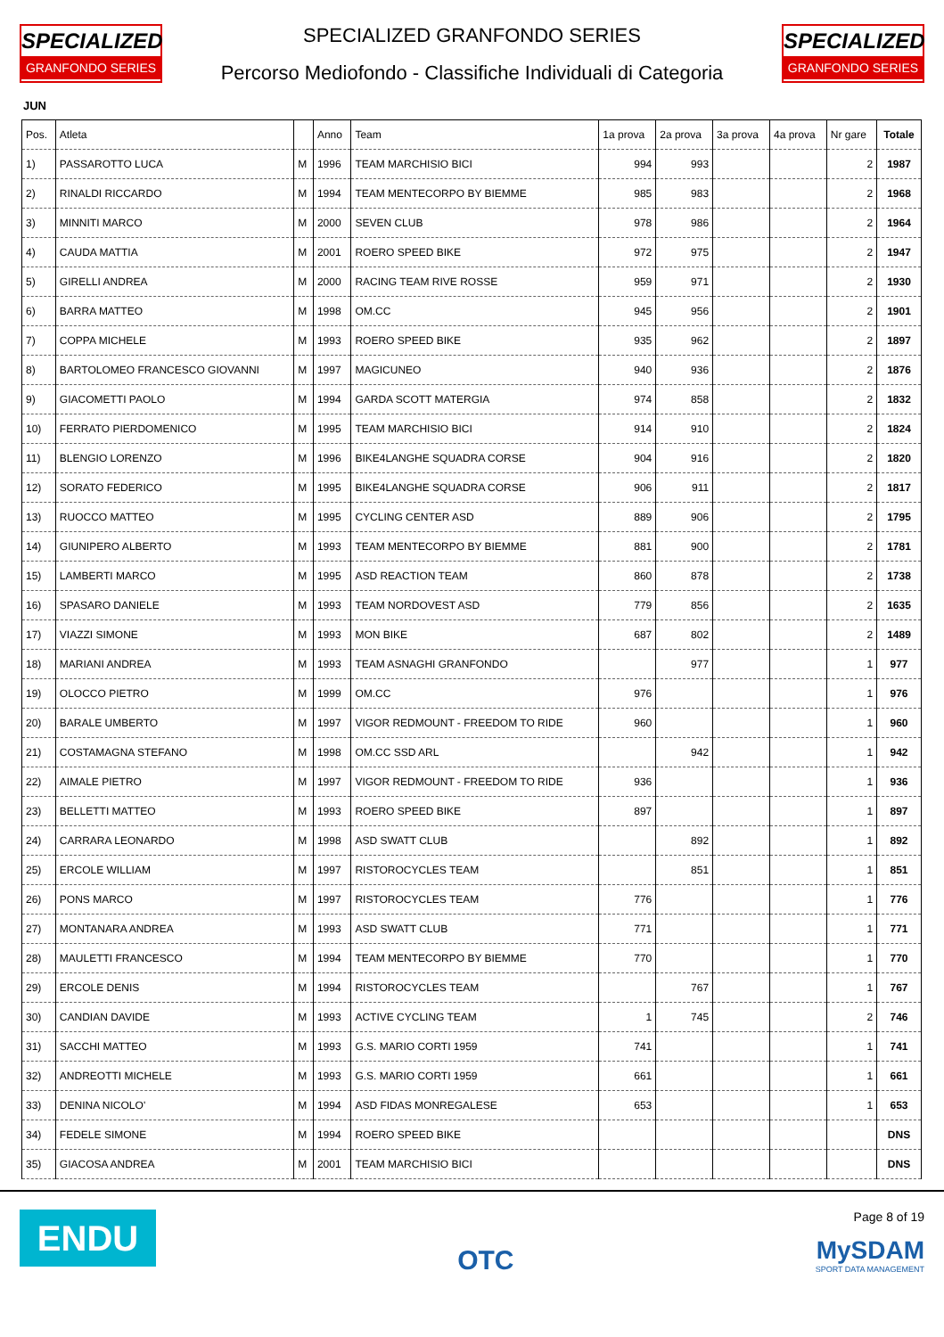SPECIALIZED
GRANFONDO SERIES
SPECIALIZED GRANFONDO SERIES
Percorso Mediofondo - Classifiche Individuali di Categoria
SPECIALIZED
GRANFONDO SERIES
JUN
| Pos. | Atleta | | Anno | Team | 1a prova | 2a prova | 3a prova | 4a prova | Nr gare | Totale |
| --- | --- | --- | --- | --- | --- | --- | --- | --- | --- | --- |
| 1) | PASSAROTTO LUCA | M | 1996 | TEAM MARCHISIO BICI | 994 | 993 | | | 2 | 1987 |
| 2) | RINALDI RICCARDO | M | 1994 | TEAM MENTECORPO BY BIEMME | 985 | 983 | | | 2 | 1968 |
| 3) | MINNITI MARCO | M | 2000 | SEVEN CLUB | 978 | 986 | | | 2 | 1964 |
| 4) | CAUDA MATTIA | M | 2001 | ROERO SPEED BIKE | 972 | 975 | | | 2 | 1947 |
| 5) | GIRELLI ANDREA | M | 2000 | RACING TEAM RIVE ROSSE | 959 | 971 | | | 2 | 1930 |
| 6) | BARRA MATTEO | M | 1998 | OM.CC | 945 | 956 | | | 2 | 1901 |
| 7) | COPPA MICHELE | M | 1993 | ROERO SPEED BIKE | 935 | 962 | | | 2 | 1897 |
| 8) | BARTOLOMEO FRANCESCO GIOVANNI | M | 1997 | MAGICUNEO | 940 | 936 | | | 2 | 1876 |
| 9) | GIACOMETTI PAOLO | M | 1994 | GARDA SCOTT MATERGIA | 974 | 858 | | | 2 | 1832 |
| 10) | FERRATO PIERDOMENICO | M | 1995 | TEAM MARCHISIO BICI | 914 | 910 | | | 2 | 1824 |
| 11) | BLENGIO LORENZO | M | 1996 | BIKE4LANGHE SQUADRA CORSE | 904 | 916 | | | 2 | 1820 |
| 12) | SORATO FEDERICO | M | 1995 | BIKE4LANGHE SQUADRA CORSE | 906 | 911 | | | 2 | 1817 |
| 13) | RUOCCO MATTEO | M | 1995 | CYCLING CENTER ASD | 889 | 906 | | | 2 | 1795 |
| 14) | GIUNIPERO ALBERTO | M | 1993 | TEAM MENTECORPO BY BIEMME | 881 | 900 | | | 2 | 1781 |
| 15) | LAMBERTI MARCO | M | 1995 | ASD REACTION TEAM | 860 | 878 | | | 2 | 1738 |
| 16) | SPASARO DANIELE | M | 1993 | TEAM NORDOVEST ASD | 779 | 856 | | | 2 | 1635 |
| 17) | VIAZZI SIMONE | M | 1993 | MON BIKE | 687 | 802 | | | 2 | 1489 |
| 18) | MARIANI ANDREA | M | 1993 | TEAM ASNAGHI GRANFONDO | | 977 | | | 1 | 977 |
| 19) | OLOCCO PIETRO | M | 1999 | OM.CC | 976 | | | | 1 | 976 |
| 20) | BARALE UMBERTO | M | 1997 | VIGOR REDMOUNT - FREEDOM TO RIDE | 960 | | | | 1 | 960 |
| 21) | COSTAMAGNA STEFANO | M | 1998 | OM.CC SSD ARL | | 942 | | | 1 | 942 |
| 22) | AIMALE PIETRO | M | 1997 | VIGOR REDMOUNT - FREEDOM TO RIDE | 936 | | | | 1 | 936 |
| 23) | BELLETTI MATTEO | M | 1993 | ROERO SPEED BIKE | 897 | | | | 1 | 897 |
| 24) | CARRARA LEONARDO | M | 1998 | ASD SWATT CLUB | | 892 | | | 1 | 892 |
| 25) | ERCOLE WILLIAM | M | 1997 | RISTOROCYCLES TEAM | | 851 | | | 1 | 851 |
| 26) | PONS MARCO | M | 1997 | RISTOROCYCLES TEAM | 776 | | | | 1 | 776 |
| 27) | MONTANARA ANDREA | M | 1993 | ASD SWATT CLUB | 771 | | | | 1 | 771 |
| 28) | MAULETTI FRANCESCO | M | 1994 | TEAM MENTECORPO BY BIEMME | 770 | | | | 1 | 770 |
| 29) | ERCOLE DENIS | M | 1994 | RISTOROCYCLES TEAM | | 767 | | | 1 | 767 |
| 30) | CANDIAN DAVIDE | M | 1993 | ACTIVE CYCLING TEAM | 1 | 745 | | | 2 | 746 |
| 31) | SACCHI MATTEO | M | 1993 | G.S. MARIO CORTI 1959 | 741 | | | | 1 | 741 |
| 32) | ANDREOTTI MICHELE | M | 1993 | G.S. MARIO CORTI 1959 | 661 | | | | 1 | 661 |
| 33) | DENINA NICOLO' | M | 1994 | ASD FIDAS MONREGALESE | 653 | | | | 1 | 653 |
| 34) | FEDELE SIMONE | M | 1994 | ROERO SPEED BIKE | | | | | | DNS |
| 35) | GIACOSA ANDREA | M | 2001 | TEAM MARCHISIO BICI | | | | | | DNS |
ENDU
OTC
Page 8 of 19
MySDAM
SPORT DATA MANAGEMENT